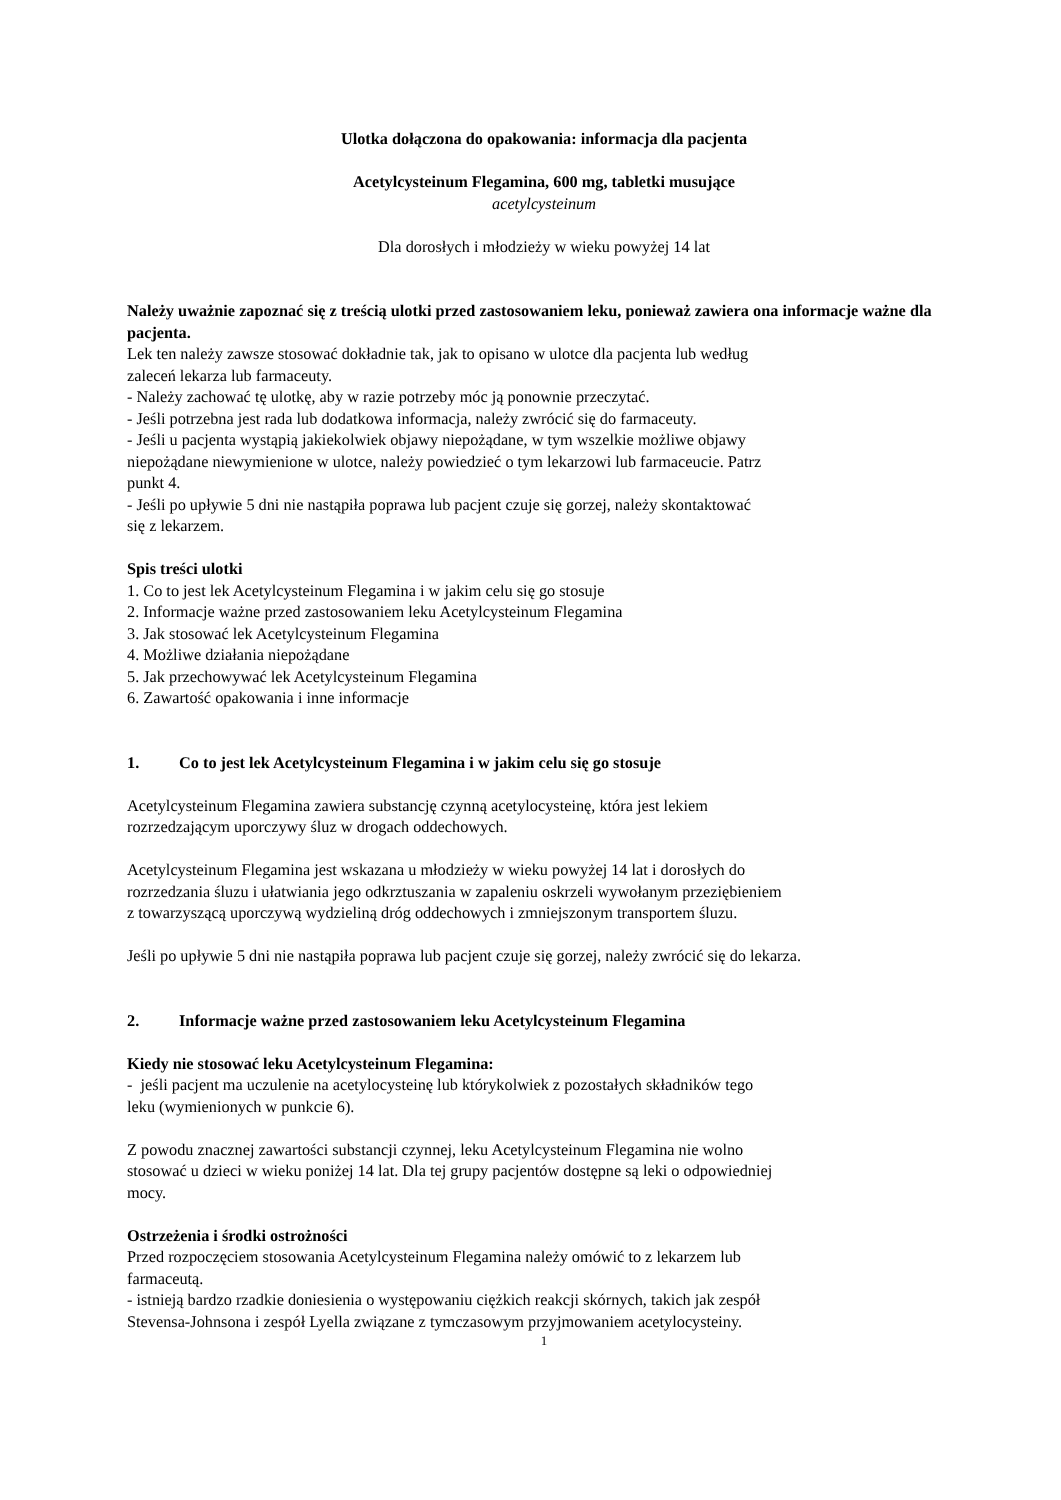Ulotka dołączona do opakowania: informacja dla pacjenta
Acetylcysteinum Flegamina, 600 mg, tabletki musujące
acetylcysteinum
Dla dorosłych i młodzieży w wieku powyżej 14 lat
Należy uważnie zapoznać się z treścią ulotki przed zastosowaniem leku, ponieważ zawiera ona informacje ważne dla pacjenta.
Lek ten należy zawsze stosować dokładnie tak, jak to opisano w ulotce dla pacjenta lub według
zaleceń lekarza lub farmaceuty.
- Należy zachować tę ulotkę, aby w razie potrzeby móc ją ponownie przeczytać.
- Jeśli potrzebna jest rada lub dodatkowa informacja, należy zwrócić się do farmaceuty.
- Jeśli u pacjenta wystąpią jakiekolwiek objawy niepożądane, w tym wszelkie możliwe objawy
niepożądane niewymienione w ulotce, należy powiedzieć o tym lekarzowi lub farmaceucie. Patrz
punkt 4.
- Jeśli po upływie 5 dni nie nastąpiła poprawa lub pacjent czuje się gorzej, należy skontaktować
się z lekarzem.
Spis treści ulotki
1. Co to jest lek Acetylcysteinum Flegamina i w jakim celu się go stosuje
2. Informacje ważne przed zastosowaniem leku Acetylcysteinum Flegamina
3. Jak stosować lek Acetylcysteinum Flegamina
4. Możliwe działania niepożądane
5. Jak przechowywać lek Acetylcysteinum Flegamina
6. Zawartość opakowania i inne informacje
1. Co to jest lek Acetylcysteinum Flegamina i w jakim celu się go stosuje
Acetylcysteinum Flegamina zawiera substancję czynną acetylocysteinę, która jest lekiem
rozrzedzającym uporczywy śluz w drogach oddechowych.
Acetylcysteinum Flegamina jest wskazana u młodzieży w wieku powyżej 14 lat i dorosłych do
rozrzedzania śluzu i ułatwiania jego odkrztuszania w zapaleniu oskrzeli wywołanym przeziębieniem
z towarzyszącą uporczywą wydzieliną dróg oddechowych i zmniejszonym transportem śluzu.
Jeśli po upływie 5 dni nie nastąpiła poprawa lub pacjent czuje się gorzej, należy zwrócić się do lekarza.
2. Informacje ważne przed zastosowaniem leku Acetylcysteinum Flegamina
Kiedy nie stosować leku Acetylcysteinum Flegamina:
- jeśli pacjent ma uczulenie na acetylocysteinę lub którykolwiek z pozostałych składników tego
leku (wymienionych w punkcie 6).
Z powodu znacznej zawartości substancji czynnej, leku Acetylcysteinum Flegamina nie wolno
stosować u dzieci w wieku poniżej 14 lat. Dla tej grupy pacjentów dostępne są leki o odpowiedniej
mocy.
Ostrzeżenia i środki ostrożności
Przed rozpoczęciem stosowania Acetylcysteinum Flegamina należy omówić to z lekarzem lub
farmaceutą.
- istnieją bardzo rzadkie doniesienia o występowaniu ciężkich reakcji skórnych, takich jak zespół
Stevensa-Johnsona i zespół Lyella związane z tymczasowym przyjmowaniem acetylocysteiny.
1